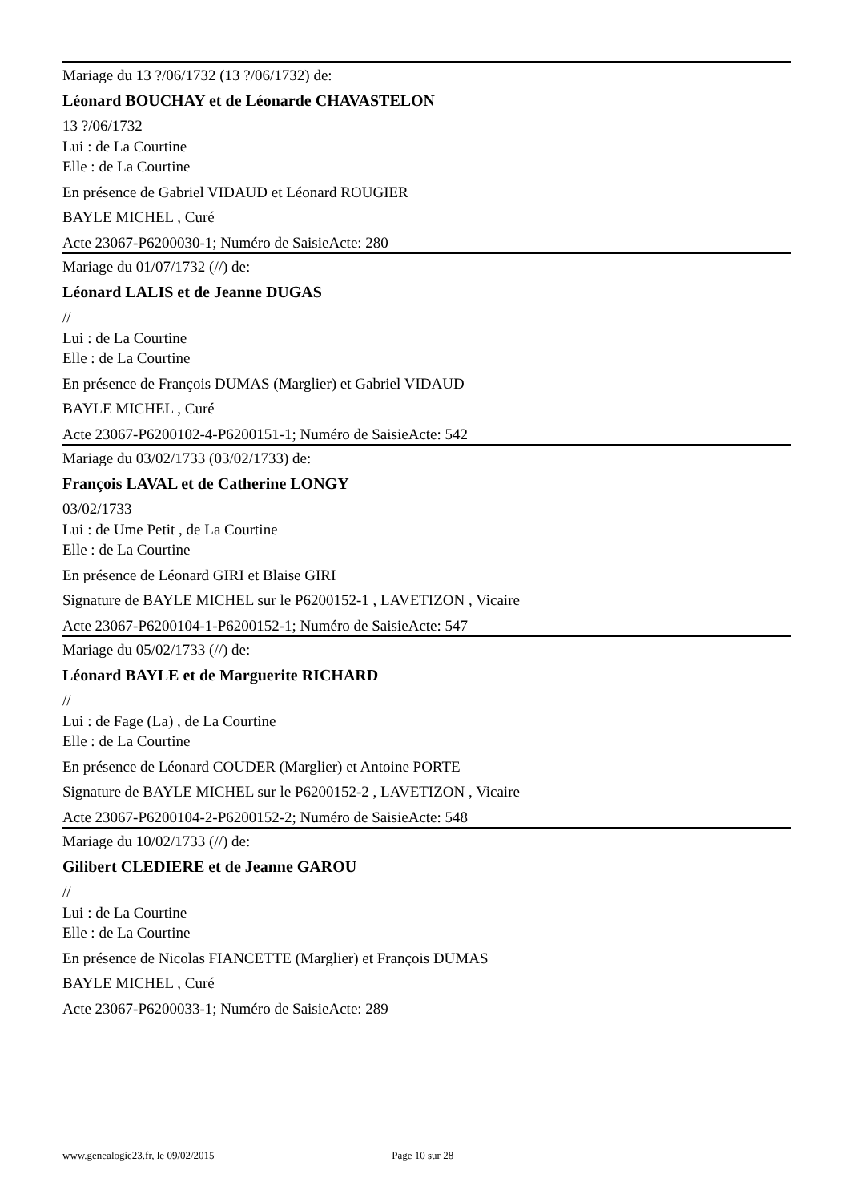Mariage du 13 ?/06/1732 (13 ?/06/1732) de:
Léonard BOUCHAY et de Léonarde CHAVASTELON
13 ?/06/1732
Lui : de La Courtine
Elle : de La Courtine
En présence de Gabriel VIDAUD et Léonard ROUGIER
BAYLE MICHEL , Curé
Acte 23067-P6200030-1; Numéro de SaisieActe: 280
Mariage du 01/07/1732 (//) de:
Léonard LALIS et de Jeanne DUGAS
//
Lui : de La Courtine
Elle : de La Courtine
En présence de François DUMAS (Marglier) et Gabriel VIDAUD
BAYLE MICHEL , Curé
Acte 23067-P6200102-4-P6200151-1; Numéro de SaisieActe: 542
Mariage du 03/02/1733 (03/02/1733) de:
François LAVAL et de Catherine LONGY
03/02/1733
Lui : de Ume Petit , de La Courtine
Elle : de La Courtine
En présence de Léonard GIRI et Blaise GIRI
Signature de BAYLE MICHEL sur le P6200152-1 , LAVETIZON , Vicaire
Acte 23067-P6200104-1-P6200152-1; Numéro de SaisieActe: 547
Mariage du 05/02/1733 (//) de:
Léonard BAYLE et de Marguerite RICHARD
//
Lui : de Fage (La) , de La Courtine
Elle : de La Courtine
En présence de Léonard COUDER (Marglier) et Antoine PORTE
Signature de BAYLE MICHEL sur le P6200152-2 , LAVETIZON , Vicaire
Acte 23067-P6200104-2-P6200152-2; Numéro de SaisieActe: 548
Mariage du 10/02/1733 (//) de:
Gilibert CLEDIERE et de Jeanne GAROU
//
Lui : de La Courtine
Elle : de La Courtine
En présence de Nicolas FIANCETTE (Marglier) et François DUMAS
BAYLE MICHEL , Curé
Acte 23067-P6200033-1; Numéro de SaisieActe: 289
www.genealogie23.fr, le 09/02/2015 Page 10 sur 28